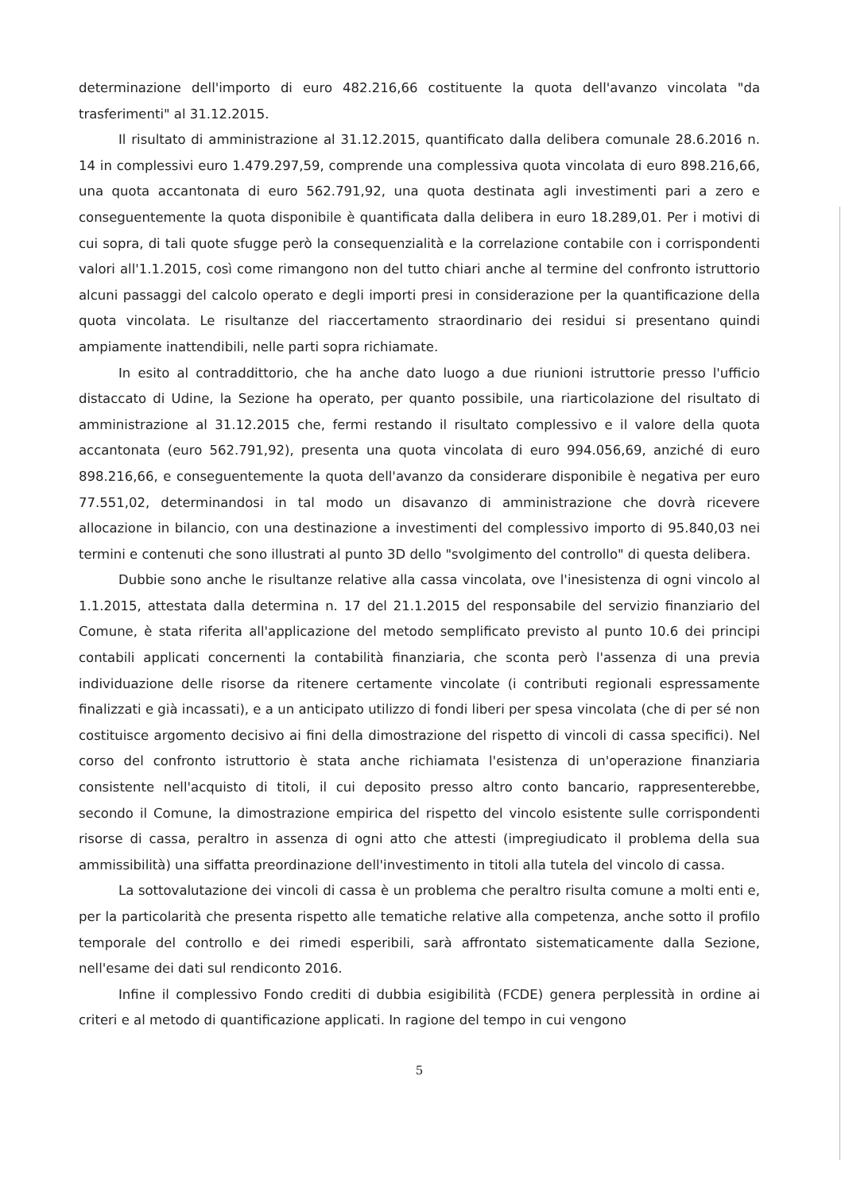determinazione dell'importo di euro 482.216,66 costituente la quota dell'avanzo vincolata "da trasferimenti" al 31.12.2015.
Il risultato di amministrazione al 31.12.2015, quantificato dalla delibera comunale 28.6.2016 n. 14 in complessivi euro 1.479.297,59, comprende una complessiva quota vincolata di euro 898.216,66, una quota accantonata di euro 562.791,92, una quota destinata agli investimenti pari a zero e conseguentemente la quota disponibile è quantificata dalla delibera in euro 18.289,01. Per i motivi di cui sopra, di tali quote sfugge però la consequenzialità e la correlazione contabile con i corrispondenti valori all'1.1.2015, così come rimangono non del tutto chiari anche al termine del confronto istruttorio alcuni passaggi del calcolo operato e degli importi presi in considerazione per la quantificazione della quota vincolata. Le risultanze del riaccertamento straordinario dei residui si presentano quindi ampiamente inattendibili, nelle parti sopra richiamate.
In esito al contraddittorio, che ha anche dato luogo a due riunioni istruttorie presso l'ufficio distaccato di Udine, la Sezione ha operato, per quanto possibile, una riarticolazione del risultato di amministrazione al 31.12.2015 che, fermi restando il risultato complessivo e il valore della quota accantonata (euro 562.791,92), presenta una quota vincolata di euro 994.056,69, anziché di euro 898.216,66, e conseguentemente la quota dell'avanzo da considerare disponibile è negativa per euro 77.551,02, determinandosi in tal modo un disavanzo di amministrazione che dovrà ricevere allocazione in bilancio, con una destinazione a investimenti del complessivo importo di 95.840,03 nei termini e contenuti che sono illustrati al punto 3D dello "svolgimento del controllo" di questa delibera.
Dubbie sono anche le risultanze relative alla cassa vincolata, ove l'inesistenza di ogni vincolo al 1.1.2015, attestata dalla determina n. 17 del 21.1.2015 del responsabile del servizio finanziario del Comune, è stata riferita all'applicazione del metodo semplificato previsto al punto 10.6 dei principi contabili applicati concernenti la contabilità finanziaria, che sconta però l'assenza di una previa individuazione delle risorse da ritenere certamente vincolate (i contributi regionali espressamente finalizzati e già incassati), e a un anticipato utilizzo di fondi liberi per spesa vincolata (che di per sé non costituisce argomento decisivo ai fini della dimostrazione del rispetto di vincoli di cassa specifici). Nel corso del confronto istruttorio è stata anche richiamata l'esistenza di un'operazione finanziaria consistente nell'acquisto di titoli, il cui deposito presso altro conto bancario, rappresenterebbe, secondo il Comune, la dimostrazione empirica del rispetto del vincolo esistente sulle corrispondenti risorse di cassa, peraltro in assenza di ogni atto che attesti (impregiudicato il problema della sua ammissibilità) una siffatta preordinazione dell'investimento in titoli alla tutela del vincolo di cassa.
La sottovalutazione dei vincoli di cassa è un problema che peraltro risulta comune a molti enti e, per la particolarità che presenta rispetto alle tematiche relative alla competenza, anche sotto il profilo temporale del controllo e dei rimedi esperibili, sarà affrontato sistematicamente dalla Sezione, nell'esame dei dati sul rendiconto 2016.
Infine il complessivo Fondo crediti di dubbia esigibilità (FCDE) genera perplessità in ordine ai criteri e al metodo di quantificazione applicati. In ragione del tempo in cui vengono
5